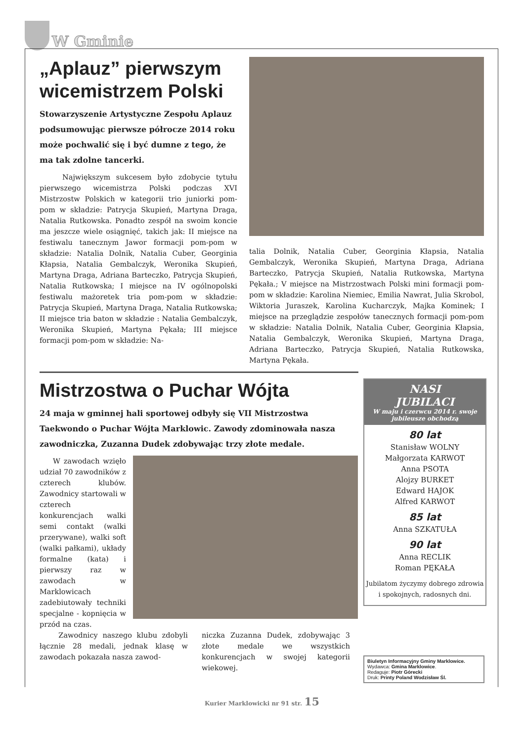W Gminie
„Aplauz” pierwszym wicemistrzem Polski
Stowarzyszenie Artystyczne Zespołu Aplauz podsumowując pierwsze półrocze 2014 roku może pochwalić się i być dumne z tego, że ma tak zdolne tancerki.
Największym sukcesem było zdobycie tytułu pierwszego wicemistrza Polski podczas XVI Mistrzostw Polskich w kategorii trio juniorki pom-pom w składzie: Patrycja Skupień, Martyna Draga, Natalia Rutkowska. Ponadto zespół na swoim koncie ma jeszcze wiele osiągnięć, takich jak: II miejsce na festiwalu tanecznym Jawor formacji pom-pom w składzie: Natalia Dolnik, Natalia Cuber, Georginia Kłapsia, Natalia Gembalczyk, Weronika Skupień, Martyna Draga, Adriana Barteczko, Patrycja Skupień, Natalia Rutkowska; I miejsce na IV ogólnopolski festiwalu mażoretek tria pom-pom w składzie: Patrycja Skupień, Martyna Draga, Natalia Rutkowska; II miejsce tria baton w składzie : Natalia Gembalczyk, Weronika Skupień, Martyna Pękała; III miejsce formacji pom-pom w składzie: Na-
talia Dolnik, Natalia Cuber, Georginia Kłapsia, Natalia Gembalczyk, Weronika Skupień, Martyna Draga, Adriana Barteczko, Patrycja Skupień, Natalia Rutkowska, Martyna Pękała.; V miejsce na Mistrzostwach Polski mini formacji pom-pom w składzie: Karolina Niemiec, Emilia Nawrat, Julia Skrobol, Wiktoria Juraszek, Karolina Kucharczyk, Majka Kominek; I miejsce na przeglądzie zespołów tanecznych formacji pom-pom w składzie: Natalia Dolnik, Natalia Cuber, Georginia Kłapsia, Natalia Gembalczyk, Weronika Skupień, Martyna Draga, Adriana Barteczko, Patrycja Skupień, Natalia Rutkowska, Martyna Pękała.
Mistrzostwa o Puchar Wójta
24 maja w gminnej hali sportowej odbyły się VII Mistrzostwa Taekwondo o Puchar Wójta Marklowic. Zawody zdominowała nasza zawodniczka, Zuzanna Dudek zdobywając trzy złote medale.
W zawodach wzięło udział 70 zawodników z czterech klubów. Zawodnicy startowali w czterech konkurencjach walki semi contakt (walki przerywane), walki soft (walki pałkami), układy formalne (kata) i pierwszy raz w zawodach w Marklowicach zadebiutowały techniki specjalne - kopnięcia w przód na czas.
Zawodnicy naszego klubu zdobyli łącznie 28 medali, jednak klasę w zawodach pokazała nasza zawod-
niczka Zuzanna Dudek, zdobywając 3 złote medale we wszystkich konkurencjach w swojej kategorii wiekowej.
NASI
JUBILACI
W maju i czerwcu 2014 r. swoje jubileusze obchodzą
80 lat
Stanisław WOLNY
Małgorzata KARWOT
Anna PSOTA
Alojzy BURKET
Edward HAJOK
Alfred KARWOT
85 lat
Anna SZKATUŁA
90 lat
Anna RECLIK
Roman PĘKAŁA
Jubilatom życzymy dobrego zdrowia i spokojnych, radosnych dni.
Biuletyn Informacyjny Gminy Marklowice.
Wydawca: Gmina Marklowice.
Redaguje: Piotr Górecki
Druk: Printy Poland Wodzisław Śl.
Kurier Marklowicki nr 91 str. 15